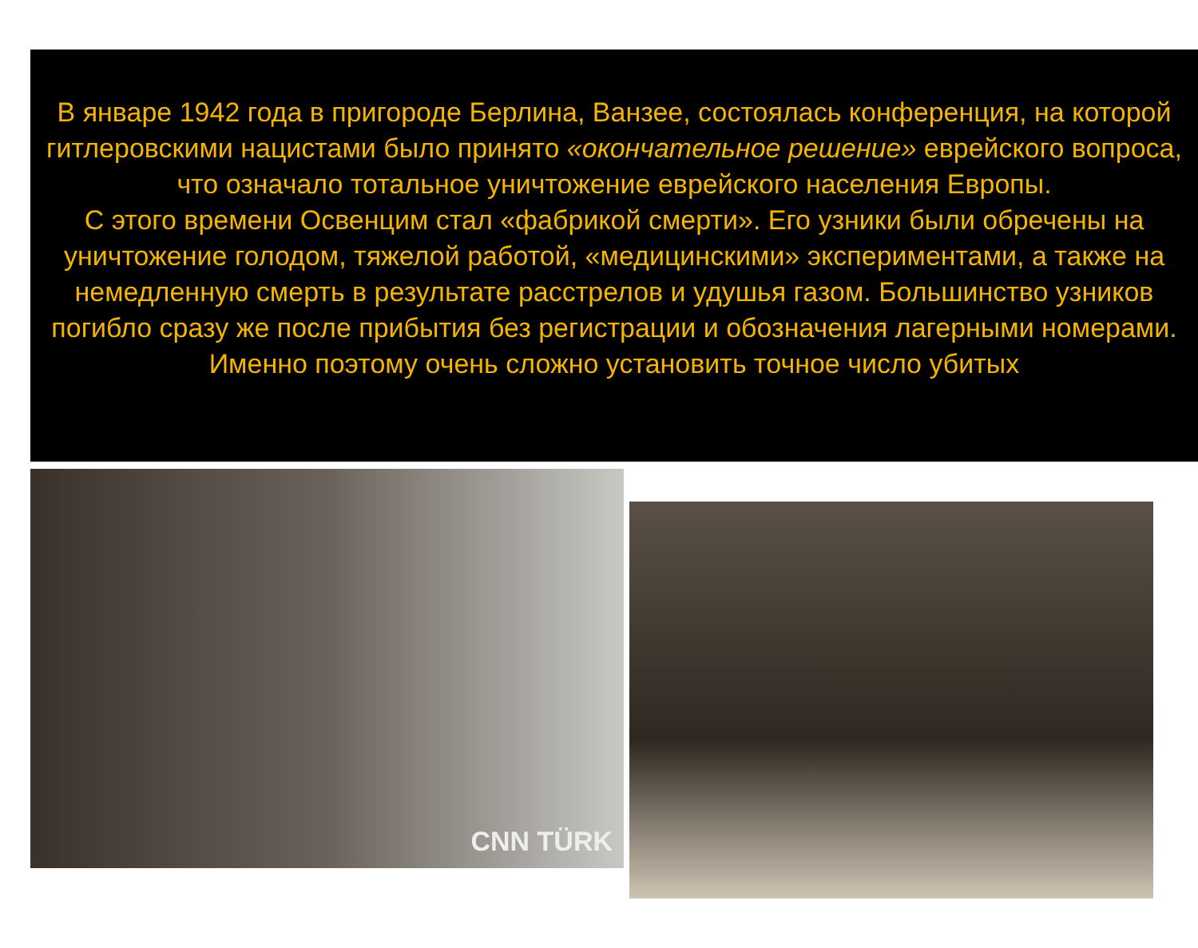В январе 1942 года в пригороде Берлина, Ванзее, состоялась конференция, на которой гитлеровскими нацистами было принято «окончательное решение» еврейского вопроса, что означало тотальное уничтожение еврейского населения Европы.
С этого времени Освенцим стал «фабрикой смерти». Его узники были обречены на уничтожение голодом, тяжелой работой, «медицинскими» экспериментами, а также на немедленную смерть в результате расстрелов и удушья газом. Большинство узников погибло сразу же после прибытия без регистрации и обозначения лагерными номерами. Именно поэтому очень сложно установить точное число убитых
CNN TÜRK